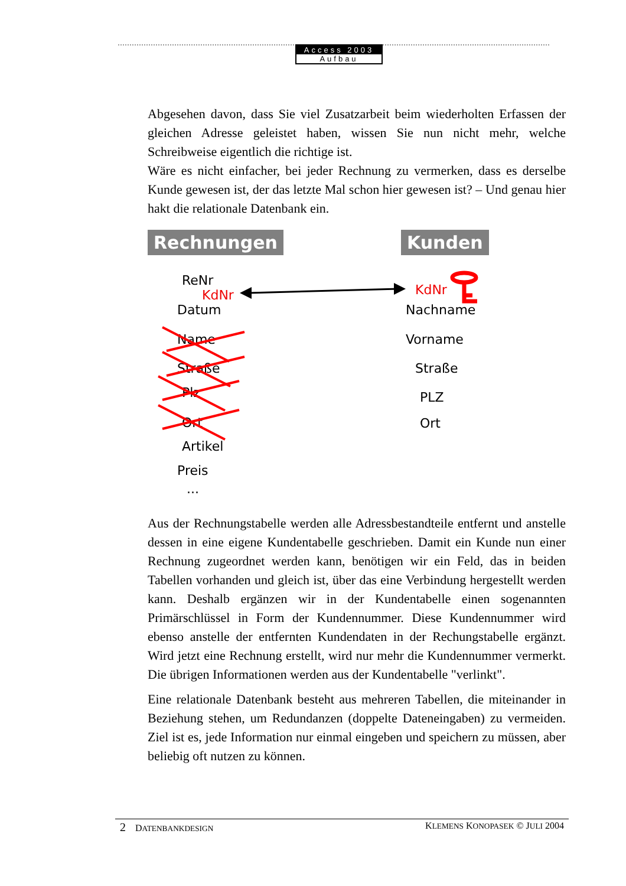Access 2003
Aufbau
Abgesehen davon, dass Sie viel Zusatzarbeit beim wiederholten Erfassen der gleichen Adresse geleistet haben, wissen Sie nun nicht mehr, welche Schreibweise eigentlich die richtige ist.
Wäre es nicht einfacher, bei jeder Rechnung zu vermerken, dass es derselbe Kunde gewesen ist, der das letzte Mal schon hier gewesen ist? – Und genau hier hakt die relationale Datenbank ein.
Rechnungen Kunden
ReNr
KdNr
Datum
Name
Straße
Plz
Ort
Artikel
Preis
...
KdNr
Nachname
Vorname
Straße
PLZ
Ort
Aus der Rechnungstabelle werden alle Adressbestandteile entfernt und anstelle dessen in eine eigene Kundentabelle geschrieben. Damit ein Kunde nun einer Rechnung zugeordnet werden kann, benötigen wir ein Feld, das in beiden Tabellen vorhanden und gleich ist, über das eine Verbindung hergestellt werden kann. Deshalb ergänzen wir in der Kundentabelle einen sogenannten Primärschlüssel in Form der Kundennummer. Diese Kundennummer wird ebenso anstelle der entfernten Kundendaten in der Rechungstabelle ergänzt. Wird jetzt eine Rechnung erstellt, wird nur mehr die Kundennummer vermerkt. Die übrigen Informationen werden aus der Kundentabelle "verlinkt".
Eine relationale Datenbank besteht aus mehreren Tabellen, die miteinander in Beziehung stehen, um Redundanzen (doppelte Dateneingaben) zu vermeiden. Ziel ist es, jede Information nur einmal eingeben und speichern zu müssen, aber beliebig oft nutzen zu können.
2 DATENBANKDESIGN KLEMENS KONOPASEK © JULI 2004